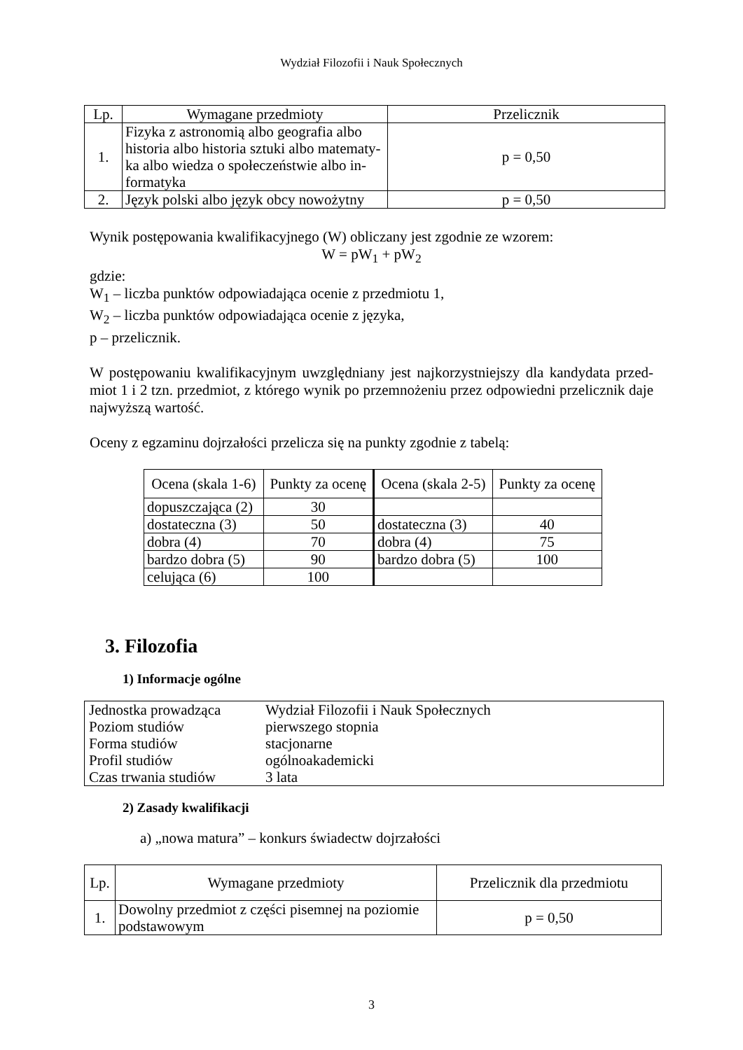Wydział Filozofii i Nauk Społecznych
| Lp. | Wymagane przedmioty | Przelicznik |
| --- | --- | --- |
| 1. | Fizyka z astronomią albo geografia albo historia albo historia sztuki albo matematy-ka albo wiedza o społeczeństwie albo in-formatyka | p = 0,50 |
| 2. | Język polski albo język obcy nowożytny | p = 0,50 |
Wynik postępowania kwalifikacyjnego (W) obliczany jest zgodnie ze wzorem:
W = pW<sub>1</sub> + pW<sub>2</sub>
gdzie:
W<sub>1</sub> – liczba punktów odpowiadająca ocenie z przedmiotu 1,
W<sub>2</sub> – liczba punktów odpowiadająca ocenie z języka,
p – przelicznik.
W postępowaniu kwalifikacyjnym uwzględniany jest najkorzystniejszy dla kandydata przed-miot 1 i 2 tzn. przedmiot, z którego wynik po przemnożeniu przez odpowiedni przelicznik daje najwyższą wartość.
Oceny z egzaminu dojrzałości przelicza się na punkty zgodnie z tabelą:
| Ocena (skala 1-6) | Punkty za ocenę | Ocena (skala 2-5) | Punkty za ocenę |
| --- | --- | --- | --- |
| dopuszczająca (2) | 30 | | |
| dostateczna (3) | 50 | dostateczna (3) | 40 |
| dobra (4) | 70 | dobra (4) | 75 |
| bardzo dobra (5) | 90 | bardzo dobra (5) | 100 |
| celująca (6) | 100 | | |
3. Filozofia
1) Informacje ogólne
| Jednostka prowadząca | Wydział Filozofii i Nauk Społecznych |
| Poziom studiów | pierwszego stopnia |
| Forma studiów | stacjonarne |
| Profil studiów | ogólnoakademicki |
| Czas trwania studiów | 3 lata |
2) Zasady kwalifikacji
a) „nowa matura” – konkurs świadectw dojrzałości
| Lp. | Wymagane przedmioty | Przelicznik dla przedmiotu |
| --- | --- | --- |
| 1. | Dowolny przedmiot z części pisemnej na poziomie podstawowym | p = 0,50 |
3